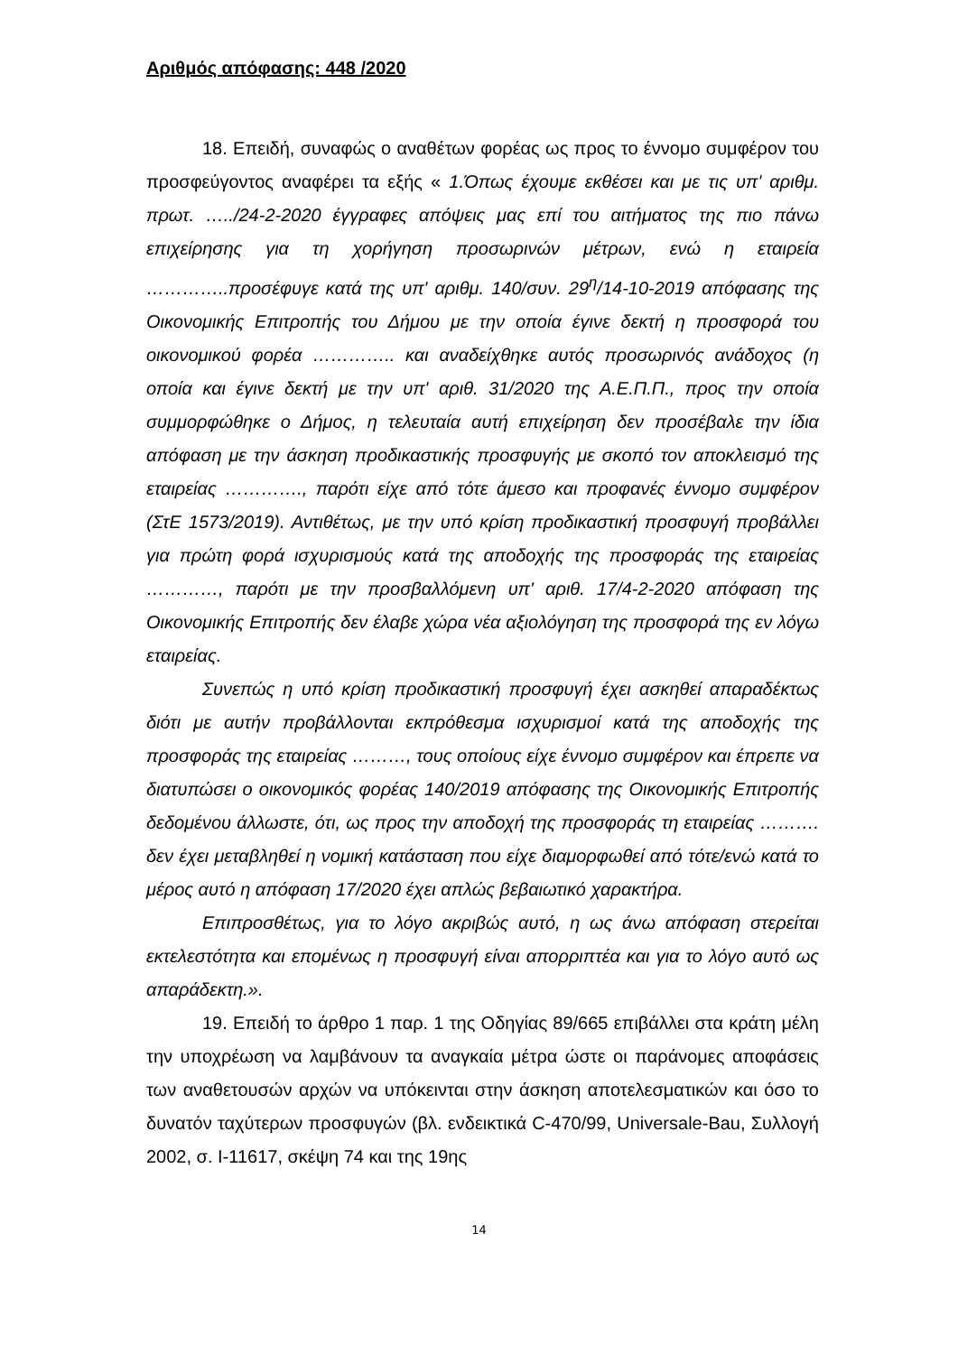Αριθμός απόφασης: 448 /2020
18. Επειδή, συναφώς ο αναθέτων φορέας ως προς το έννομο συμφέρον του προσφεύγοντος αναφέρει τα εξής « 1.Όπως έχουμε εκθέσει και με τις υπ' αριθμ. πρωτ. …../24-2-2020 έγγραφες απόψεις μας επί του αιτήματος της πιο πάνω επιχείρησης για τη χορήγηση προσωρινών μέτρων, ενώ η εταιρεία …………..προσέφυγε κατά της υπ' αριθμ. 140/συν. 29<sup>η</sup>/14-10-2019 απόφασης της Οικονομικής Επιτροπής του Δήμου με την οποία έγινε δεκτή η προσφορά του οικονομικού φορέα ………….. και αναδείχθηκε αυτός προσωρινός ανάδοχος (η οποία και έγινε δεκτή με την υπ' αριθ. 31/2020 της Α.Ε.Π.Π., προς την οποία συμμορφώθηκε ο Δήμος, η τελευταία αυτή επιχείρηση δεν προσέβαλε την ίδια απόφαση με την άσκηση προδικαστικής προσφυγής με σκοπό τον αποκλεισμό της εταιρείας …………., παρότι είχε από τότε άμεσο και προφανές έννομο συμφέρον (ΣτΕ 1573/2019). Αντιθέτως, με την υπό κρίση προδικαστική προσφυγή προβάλλει για πρώτη φορά ισχυρισμούς κατά της αποδοχής της προσφοράς της εταιρείας …………, παρότι με την προσβαλλόμενη υπ' αριθ. 17/4-2-2020 απόφαση της Οικονομικής Επιτροπής δεν έλαβε χώρα νέα αξιολόγηση της προσφορά της εν λόγω εταιρείας.
Συνεπώς η υπό κρίση προδικαστική προσφυγή έχει ασκηθεί απαραδέκτως διότι με αυτήν προβάλλονται εκπρόθεσμα ισχυρισμοί κατά της αποδοχής της προσφοράς της εταιρείας ………, τους οποίους είχε έννομο συμφέρον και έπρεπε να διατυπώσει ο οικονομικός φορέας 140/2019 απόφασης της Οικονομικής Επιτροπής δεδομένου άλλωστε, ότι, ως προς την αποδοχή της προσφοράς τη εταιρείας ………. δεν έχει μεταβληθεί η νομική κατάσταση που είχε διαμορφωθεί από τότε/ενώ κατά το μέρος αυτό η απόφαση 17/2020 έχει απλώς βεβαιωτικό χαρακτήρα.
Επιπροσθέτως, για το λόγο ακριβώς αυτό, η ως άνω απόφαση στερείται εκτελεστότητα και επομένως η προσφυγή είναι απορριπτέα και για το λόγο αυτό ως απαράδεκτη.».
19. Επειδή το άρθρο 1 παρ. 1 της Οδηγίας 89/665 επιβάλλει στα κράτη μέλη την υποχρέωση να λαμβάνουν τα αναγκαία μέτρα ώστε οι παράνομες αποφάσεις των αναθετουσών αρχών να υπόκεινται στην άσκηση αποτελεσματικών και όσο το δυνατόν ταχύτερων προσφυγών (βλ. ενδεικτικά C-470/99, Universale-Bau, Συλλογή 2002, σ. I-11617, σκέψη 74 και της 19ης
14